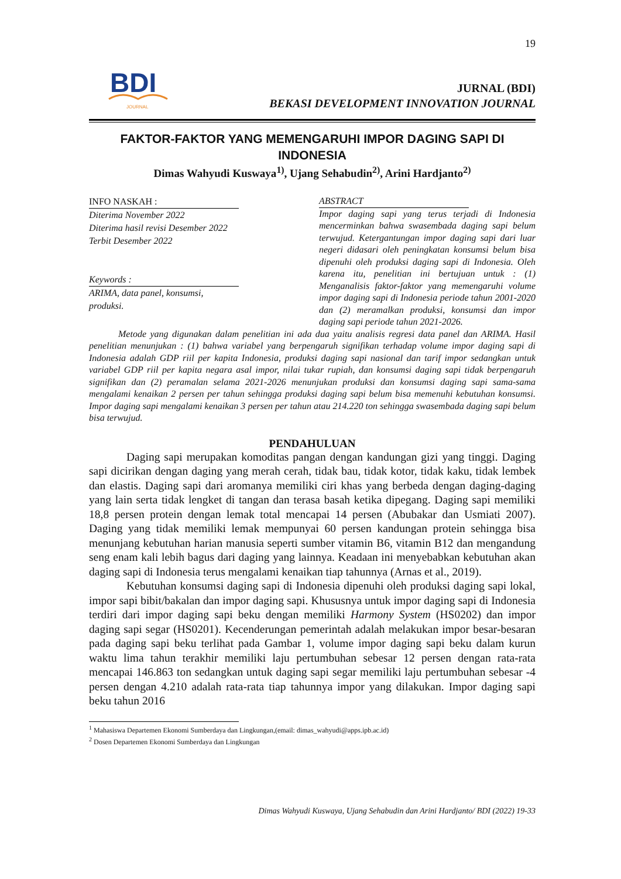19
BDI
JOURNAL
JURNAL (BDI)
BEKASI DEVELOPMENT INNOVATION JOURNAL
FAKTOR-FAKTOR YANG MEMENGARUHI IMPOR DAGING SAPI DI INDONESIA
Dimas Wahyudi Kuswaya<sup>1)</sup>, Ujang Sehabudin<sup>2)</sup>, Arini Hardjanto<sup>2)</sup>
INFO NASKAH :
Diterima November 2022
Diterima hasil revisi Desember 2022
Terbit Desember 2022
Keywords :
ARIMA, data panel, konsumsi, produksi.
ABSTRACT
Impor daging sapi yang terus terjadi di Indonesia mencerminkan bahwa swasembada daging sapi belum terwujud. Ketergantungan impor daging sapi dari luar negeri didasari oleh peningkatan konsumsi belum bisa dipenuhi oleh produksi daging sapi di Indonesia. Oleh karena itu, penelitian ini bertujuan untuk : (1) Menganalisis faktor-faktor yang memengaruhi volume impor daging sapi di Indonesia periode tahun 2001-2020 dan (2) meramalkan produksi, konsumsi dan impor daging sapi periode tahun 2021-2026.
Metode yang digunakan dalam penelitian ini ada dua yaitu analisis regresi data panel dan ARIMA. Hasil penelitian menunjukan : (1) bahwa variabel yang berpengaruh signifikan terhadap volume impor daging sapi di Indonesia adalah GDP riil per kapita Indonesia, produksi daging sapi nasional dan tarif impor sedangkan untuk variabel GDP riil per kapita negara asal impor, nilai tukar rupiah, dan konsumsi daging sapi tidak berpengaruh signifikan dan (2) peramalan selama 2021-2026 menunjukan produksi dan konsumsi daging sapi sama-sama mengalami kenaikan 2 persen per tahun sehingga produksi daging sapi belum bisa memenuhi kebutuhan konsumsi. Impor daging sapi mengalami kenaikan 3 persen per tahun atau 214.220 ton sehingga swasembada daging sapi belum bisa terwujud.
PENDAHULUAN
Daging sapi merupakan komoditas pangan dengan kandungan gizi yang tinggi. Daging sapi dicirikan dengan daging yang merah cerah, tidak bau, tidak kotor, tidak kaku, tidak lembek dan elastis. Daging sapi dari aromanya memiliki ciri khas yang berbeda dengan daging-daging yang lain serta tidak lengket di tangan dan terasa basah ketika dipegang. Daging sapi memiliki 18,8 persen protein dengan lemak total mencapai 14 persen (Abubakar dan Usmiati 2007). Daging yang tidak memiliki lemak mempunyai 60 persen kandungan protein sehingga bisa menunjang kebutuhan harian manusia seperti sumber vitamin B6, vitamin B12 dan mengandung seng enam kali lebih bagus dari daging yang lainnya. Keadaan ini menyebabkan kebutuhan akan daging sapi di Indonesia terus mengalami kenaikan tiap tahunnya (Arnas et al., 2019).
Kebutuhan konsumsi daging sapi di Indonesia dipenuhi oleh produksi daging sapi lokal, impor sapi bibit/bakalan dan impor daging sapi. Khususnya untuk impor daging sapi di Indonesia terdiri dari impor daging sapi beku dengan memiliki Harmony System (HS0202) dan impor daging sapi segar (HS0201). Kecenderungan pemerintah adalah melakukan impor besar-besaran pada daging sapi beku terlihat pada Gambar 1, volume impor daging sapi beku dalam kurun waktu lima tahun terakhir memiliki laju pertumbuhan sebesar 12 persen dengan rata-rata mencapai 146.863 ton sedangkan untuk daging sapi segar memiliki laju pertumbuhan sebesar -4 persen dengan 4.210 adalah rata-rata tiap tahunnya impor yang dilakukan. Impor daging sapi beku tahun 2016
<sup>1</sup> Mahasiswa Departemen Ekonomi Sumberdaya dan Lingkungan,(email: dimas_wahyudi@apps.ipb.ac.id)
<sup>2</sup> Dosen Departemen Ekonomi Sumberdaya dan Lingkungan
Dimas Wahyudi Kuswaya, Ujang Sehabudin dan Arini Hardjanto/ BDI (2022) 19-33